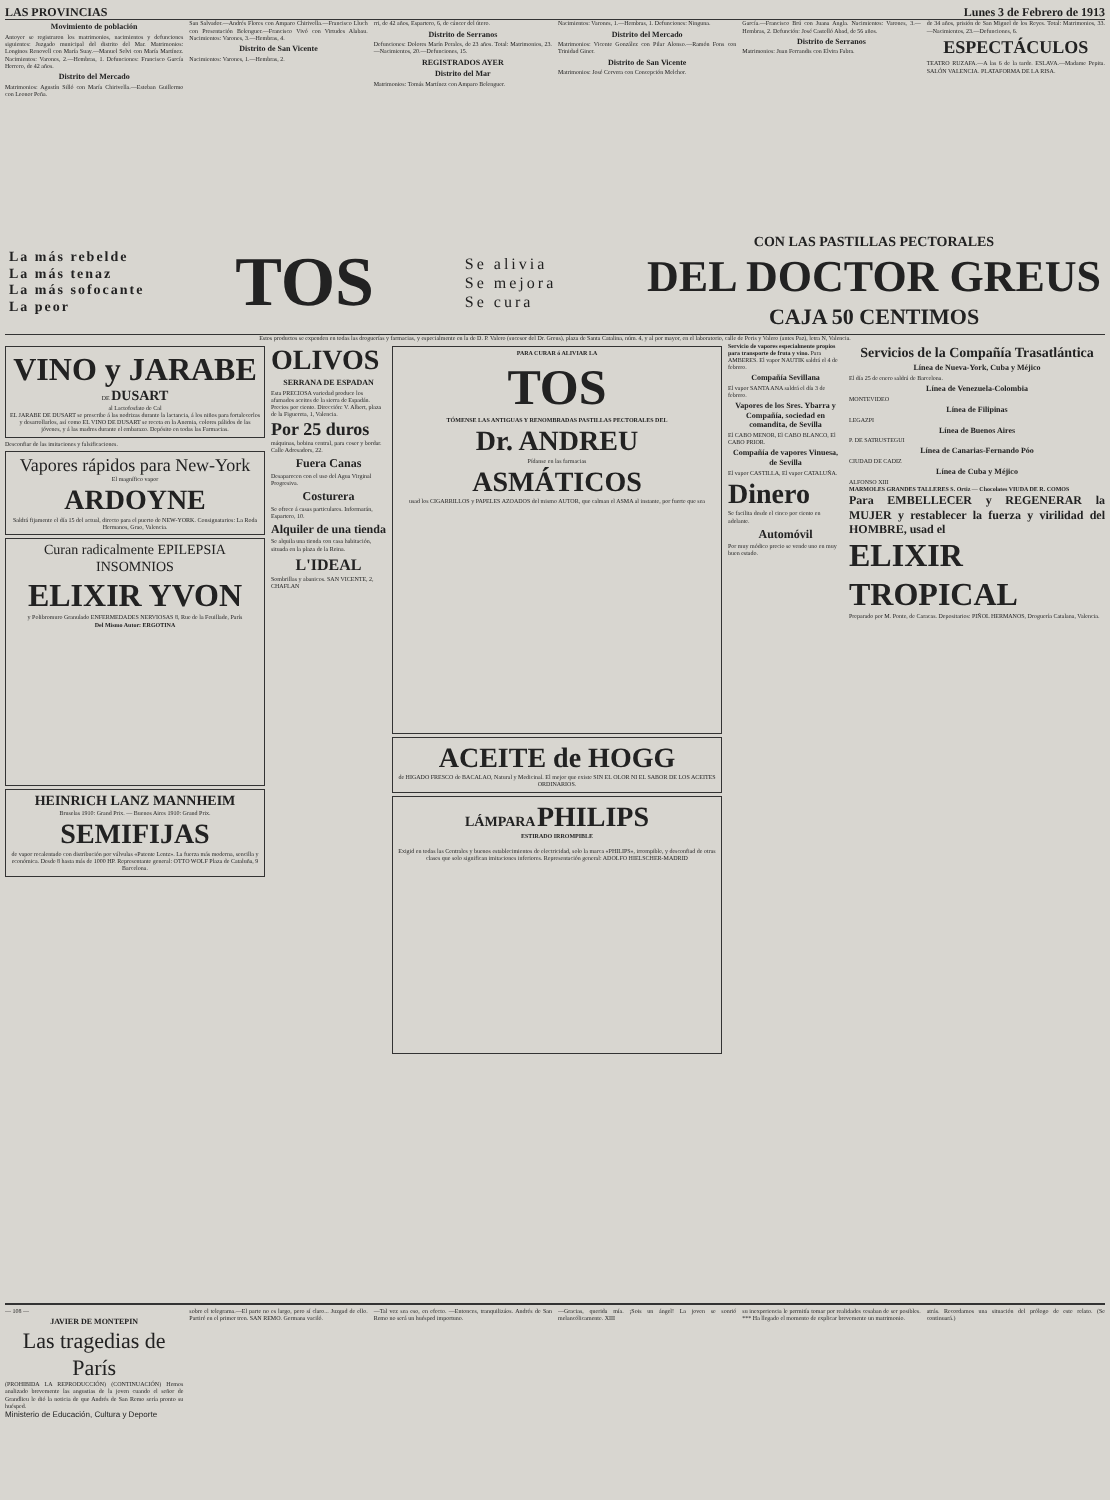LAS PROVINCIAS Lunes 3 de Febrero de 1913
Movimiento de población
Antoyer se registraron los matrimonios, nacimientos y defunciones siguientes: Juzgado municipal del distrito del Mar. Matrimonios: Longinos Renovell con María Suay.—Manuel Selvi con María Martínez. Nacimientos: Varones, 2.—Hembras, 1. Defunciones: Francisco García Herrero, de 42 años.
Distrito del Mercado
Matrimonios: Agustín Silló con María Chirivella.—Esteban Guillermo con Leonor Peña.
San Salvador.—Andrés Flores con Amparo Chirivella.—Francisco Lluch con Presentación Belenguer.—Francisco Vivó con Virtudes Alabau. Nacimientos: Varones, 3.—Hembras, 4.
Distrito de San Vicente
Nacimientos: Varones, 1.—Hembras, 2.
rri, de 42 años, Espartero, 6, de cáncer del útero.
Distrito de Serranos
Defunciones: Dolores Marín Perales, de 23 años. Total: Matrimonios, 23.—Nacimientos, 20.—Defunciones, 15.
REGISTRADOS AYER
Distrito del Mar
Matrimonios: Tomás Martínez con Amparo Belenguer.
Nacimientos: Varones, 1.—Hembras, 1. Defunciones: Ninguna.
Distrito del Mercado
Matrimonios: Vicente González con Pilar Alonso.—Ramón Fons con Trinidad Giner.
Distrito de San Vicente
Matrimonios: José Cervera con Concepción Melchor.
García.—Francisco Brú con Juana Angla. Nacimientos: Varones, 3.—Hembras, 2. Defunción: José Castelló Abad, de 56 años.
Distrito de Serranos
Matrimonios: Juan Ferrandis con Elvira Fabra.
de 34 años, prisión de San Miguel de los Reyes. Total: Matrimonios, 33.—Nacimientos, 23.—Defunciones, 6.
ESPECTÁCULOS
TEATRO RUZAFA.—A las 6 de la tarde. ESLAVA.—Madame Pepita. SALÓN VALENCIA. PLATAFORMA DE LA RISA.
La más rebelde
La más tenaz
La más sofocante
La peor
TOS
Se alivia
Se mejora
Se cura
CON LAS PASTILLAS PECTORALES
DEL DOCTOR GREUS
CAJA 50 CENTIMOS
Estos productos se expenden en todas las droguerías y farmacias, y especialmente en la de D. P. Valero (sucesor del Dr. Greus), plaza de Santa Catalina, núm. 4, y al por mayor, en el laboratorio, calle de Peris y Valero (antes Paz), letra N, Valencia.
VINO y JARABE
DE DUSART
al Lactofosfato de Cal
EL JARABE DE DUSART se prescribe á las nodrizas durante la lactancia, á los niños para fortalecerlos y desarrollarlos, así como EL VINO DE DUSART se receta en la Anemia, colores pálidos de las jóvenes, y á las madres durante el embarazo. Depósito en todas las Farmacias.
Desconfiar de las imitaciones y falsificaciones.
Vapores rápidos para New-York
El magnífico vapor
ARDOYNE
Saldrá fijamente el día 15 del actual, directo para el puerto de NEW-YORK. Consignatarios: La Roda Hermanos, Grao, Valencia.
Curan radicalmente EPILEPSIA INSOMNIOS
ELIXIR YVON
y Polibromuro Granulado ENFERMEDADES NERVIOSAS 8, Rue de la Feuillade, París
Del Mismo Autor: ERGOTINA
HEINRICH LANZ MANNHEIM
Bruselas 1910: Grand Prix. — Buenos Aires 1910: Grand Prix.
SEMIFIJAS
de vapor recalentado con distribución por válvulas «Patente Lentz». La fuerza más moderna, sencilla y económica. Desde 8 hasta más de 1000 HP. Representante general: OTTO WOLF Plaza de Cataluña, 9 Barcelona.
OLIVOS
SERRANA DE ESPADAN
Esta PRECIOSA variedad produce los afamados aceites de la sierra de Espadán. Precios por ciento. Dirección: V. Albert, plaza de la Figuereta, 1, Valencia.
Por 25 duros
máquinas, bobina central, para coser y bordar. Calle Adresadors, 22.
Fuera Canas
Desaparecen con el uso del Agua Virginal Progresiva.
Costurera
Se ofrece á casas particulares. Informarán, Espartero, 10.
Alquiler de una tienda
Se alquila una tienda con casa habitación, situada en la plaza de la Reina.
L'IDEAL
Sombrillas y abanicos. SAN VICENTE, 2, CHAFLAN
PARA CURAR ó ALIVIAR LA
TOS
TÓMENSE LAS ANTIGUAS Y RENOMBRADAS PASTILLAS PECTORALES DEL
Dr. ANDREU
Pídanse en las farmacias
ASMÁTICOS
usad los CIGARRILLOS y PAPELES AZOADOS del mismo AUTOR, que calman el ASMA al instante, por fuerte que sea
ACEITE de HOGG
de HIGADO FRESCO de BACALAO, Natural y Medicinal. El mejor que existe SIN EL OLOR NI EL SABOR DE LOS ACEITES ORDINARIOS.
LÁMPARA PHILIPS
ESTIRADO IRROMPIBLE
Exigid en todas las Centrales y buenos establecimientos de electricidad, solo la marca «PHILIPS», irrompible, y desconfiad de otras clases que solo significan imitaciones inferiores. Representación general: ADOLFO HIELSCHER-MADRID
Servicio de vapores especialmente propios para transporte de fruta y vino. Para AMBERES. El vapor NAUTIK saldrá el 4 de febrero.
Compañía Sevillana
El vapor SANTA ANA saldrá el día 3 de febrero.
Vapores de los Sres. Ybarra y Compañía, sociedad en comandita, de Sevilla
El CABO MENOR, El CABO BLANCO, El CABO PRIOR.
Compañía de vapores Vinuesa, de Sevilla
El vapor CASTILLA, El vapor CATALUÑA.
Dinero
Se facilita desde el cinco por ciento en adelante.
Automóvil
Por muy módico precio se vende uno en muy buen estado.
Servicios de la Compañía Trasatlántica
Línea de Nueva-York, Cuba y Méjico
El día 25 de enero saldrá de Barcelona.
Línea de Venezuela-Colombia
MONTEVIDEO
Línea de Filipinas
LEGAZPI
Línea de Buenos Aires
P. DE SATRUSTEGUI
Línea de Canarias-Fernando Póo
CIUDAD DE CADIZ
Línea de Cuba y Méjico
ALFONSO XIII
MARMOLES GRANDES TALLERES S. Ortiz — Chocolates VIUDA DE R. COMOS
Para EMBELLECER y REGENERAR la MUJER y restablecer la fuerza y virilidad del HOMBRE, usad el
ELIXIR TROPICAL
Preparado por M. Ponte, de Caracas. Depositarios: PIÑOL HERMANOS, Droguería Catalana, Valencia.
— 108 —
JAVIER DE MONTEPIN
Las tragedias de París
(PROHIBIDA LA REPRODUCCIÓN) (CONTINUACIÓN) Hemos analizado brevemente las angustias de la joven cuando el señor de Grandlieu le dió la noticia de que Andrés de San Remo sería pronto su huésped.
sobre el telegrama.—El parte no es largo, pero sí claro... Juzgad de ello. Partiré en el primer tren. SAN REMO. Germana vaciló.
—Tal vez sea eso, en efecto. —Entonces, tranquilizáos. Andrés de San Remo no será un huésped importuno.
—Gracias, querida mía. ¡Sois un ángel! La joven se sonrió melancólicamente. XIII
su inexperiencia le permitía tomar por realidades cesaban de ser posibles. *** Ha llegado el momento de explicar brevemente un matrimonio.
atrás. Recordamos una situación del prólogo de este relato. (Se continuará.)
Ministerio de Educación, Cultura y Deporte